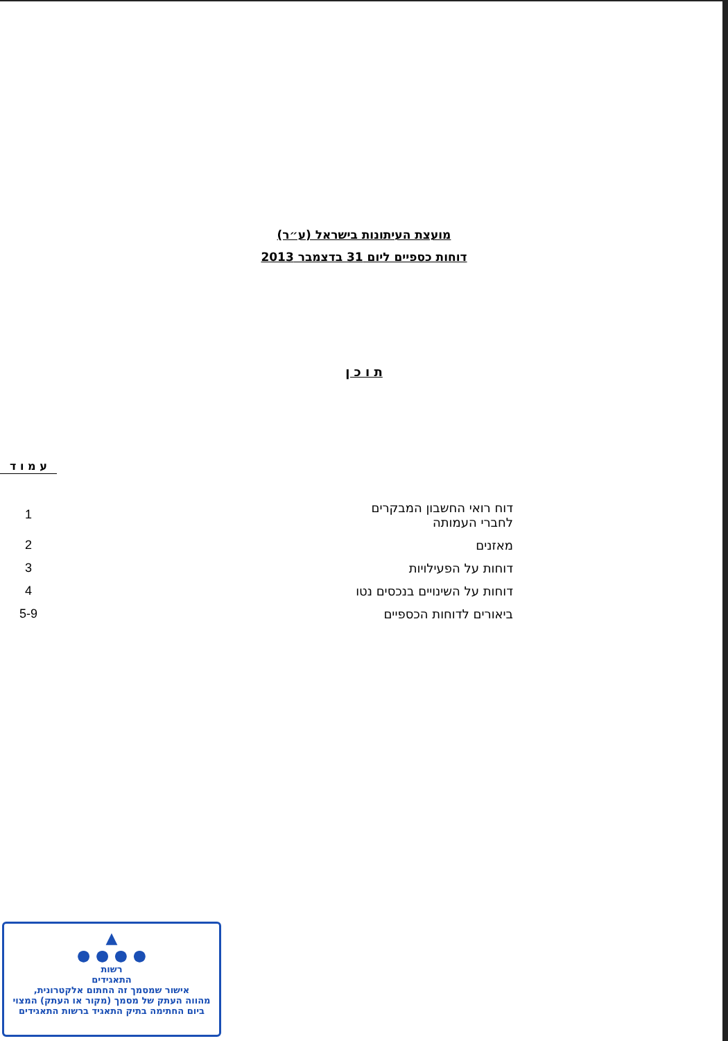מועצת העיתונות בישראל (ע״ר)
דוחות כספיים ליום 31 בדצמבר 2013
ת ו כ ן
| | | ע מ ו ד |
| דוח רואי החשבון המבקרים לחברי העמותה | | 1 |
| מאזנים | | 2 |
| דוחות על הפעילויות | | 3 |
| דוחות על השינויים בנכסים נטו | | 4 |
| ביאורים לדוחות הכספיים | | 5-9 |
▲
● ● ● ●
רשות
התאגידים
אישור שמסמך זה החתום אלקטרונית,
מהווה העתק של מסמך (מקור או העתק) המצוי
ביום החתימה בתיק התאגיד ברשות התאגידים